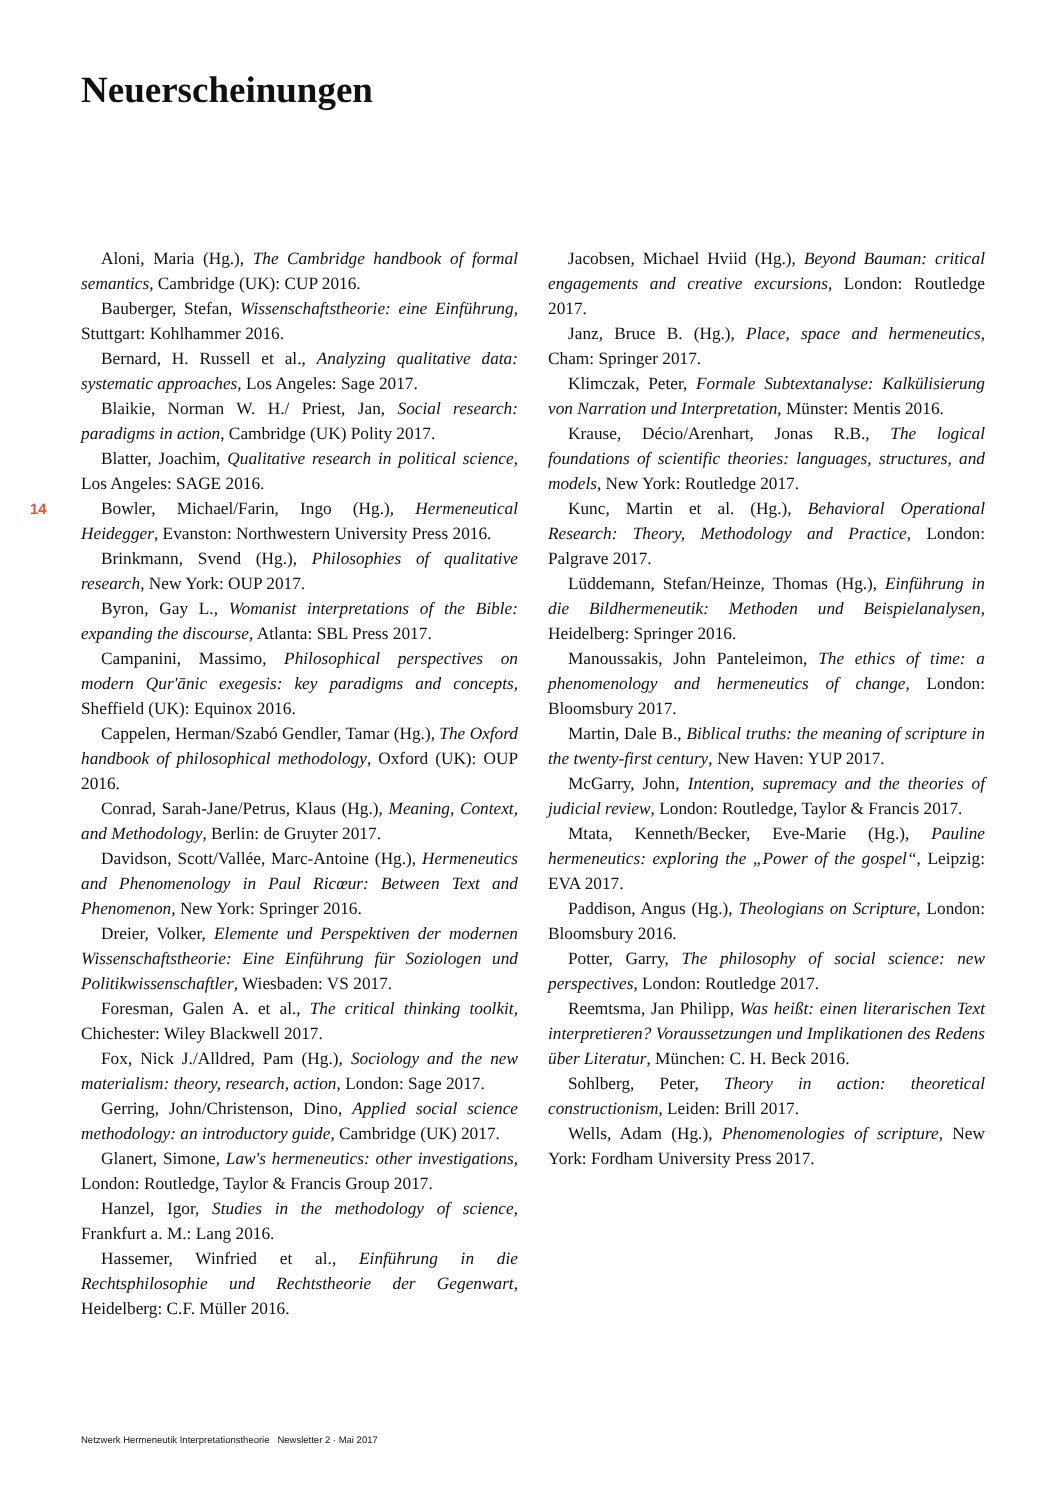Neuerscheinungen
14
Aloni, Maria (Hg.), The Cambridge handbook of formal semantics, Cambridge (UK): CUP 2016.
Bauberger, Stefan, Wissenschaftstheorie: eine Einführung, Stuttgart: Kohlhammer 2016.
Bernard, H. Russell et al., Analyzing qualitative data: systematic approaches, Los Angeles: Sage 2017.
Blaikie, Norman W. H./ Priest, Jan, Social research: paradigms in action, Cambridge (UK) Polity 2017.
Blatter, Joachim, Qualitative research in political science, Los Angeles: SAGE 2016.
Bowler, Michael/Farin, Ingo (Hg.), Hermeneutical Heidegger, Evanston: Northwestern University Press 2016.
Brinkmann, Svend (Hg.), Philosophies of qualitative research, New York: OUP 2017.
Byron, Gay L., Womanist interpretations of the Bible: expanding the discourse, Atlanta: SBL Press 2017.
Campanini, Massimo, Philosophical perspectives on modern Qur'ānic exegesis: key paradigms and concepts, Sheffield (UK): Equinox 2016.
Cappelen, Herman/Szabó Gendler, Tamar (Hg.), The Oxford handbook of philosophical methodology, Oxford (UK): OUP 2016.
Conrad, Sarah-Jane/Petrus, Klaus (Hg.), Meaning, Context, and Methodology, Berlin: de Gruyter 2017.
Davidson, Scott/Vallée, Marc-Antoine (Hg.), Hermeneutics and Phenomenology in Paul Ricœur: Between Text and Phenomenon, New York: Springer 2016.
Dreier, Volker, Elemente und Perspektiven der modernen Wissenschaftstheorie: Eine Einführung für Soziologen und Politikwissenschaftler, Wiesbaden: VS 2017.
Foresman, Galen A. et al., The critical thinking toolkit, Chichester: Wiley Blackwell 2017.
Fox, Nick J./Alldred, Pam (Hg.), Sociology and the new materialism: theory, research, action, London: Sage 2017.
Gerring, John/Christenson, Dino, Applied social science methodology: an introductory guide, Cambridge (UK) 2017.
Glanert, Simone, Law's hermeneutics: other investigations, London: Routledge, Taylor & Francis Group 2017.
Hanzel, Igor, Studies in the methodology of science, Frankfurt a. M.: Lang 2016.
Hassemer, Winfried et al., Einführung in die Rechtsphilosophie und Rechtstheorie der Gegenwart, Heidelberg: C.F. Müller 2016.
Jacobsen, Michael Hviid (Hg.), Beyond Bauman: critical engagements and creative excursions, London: Routledge 2017.
Janz, Bruce B. (Hg.), Place, space and hermeneutics, Cham: Springer 2017.
Klimczak, Peter, Formale Subtextanalyse: Kalkülisierung von Narration und Interpretation, Münster: Mentis 2016.
Krause, Décio/Arenhart, Jonas R.B., The logical foundations of scientific theories: languages, structures, and models, New York: Routledge 2017.
Kunc, Martin et al. (Hg.), Behavioral Operational Research: Theory, Methodology and Practice, London: Palgrave 2017.
Lüddemann, Stefan/Heinze, Thomas (Hg.), Einführung in die Bildhermeneutik: Methoden und Beispielanalysen, Heidelberg: Springer 2016.
Manoussakis, John Panteleimon, The ethics of time: a phenomenology and hermeneutics of change, London: Bloomsbury 2017.
Martin, Dale B., Biblical truths: the meaning of scripture in the twenty-first century, New Haven: YUP 2017.
McGarry, John, Intention, supremacy and the theories of judicial review, London: Routledge, Taylor & Francis 2017.
Mtata, Kenneth/Becker, Eve-Marie (Hg.), Pauline hermeneutics: exploring the „Power of the gospel“, Leipzig: EVA 2017.
Paddison, Angus (Hg.), Theologians on Scripture, London: Bloomsbury 2016.
Potter, Garry, The philosophy of social science: new perspectives, London: Routledge 2017.
Reemtsma, Jan Philipp, Was heißt: einen literarischen Text interpretieren? Voraussetzungen und Implikationen des Redens über Literatur, München: C. H. Beck 2016.
Sohlberg, Peter, Theory in action: theoretical constructionism, Leiden: Brill 2017.
Wells, Adam (Hg.), Phenomenologies of scripture, New York: Fordham University Press 2017.
Netzwerk Hermeneutik Interpretationstheorie Newsletter 2 · Mai 2017